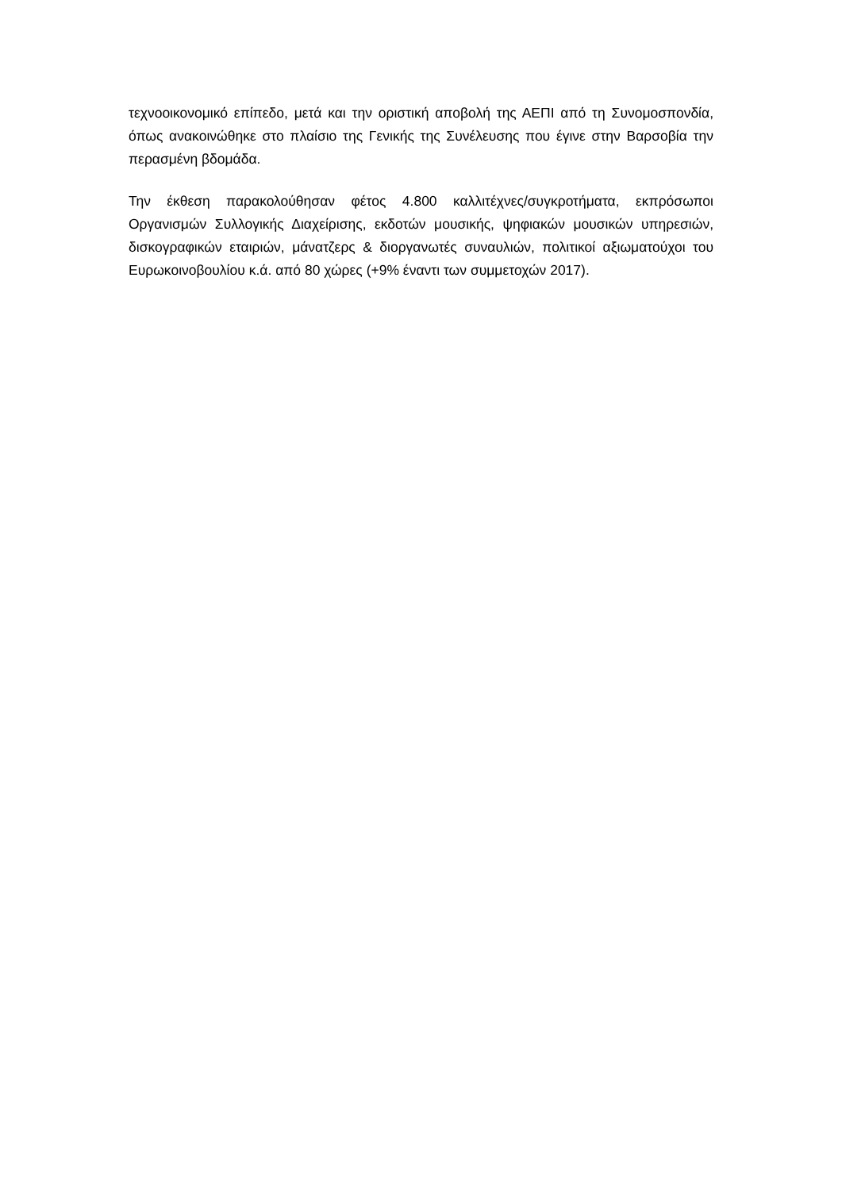τεχνοοικονομικό επίπεδο, μετά και την οριστική αποβολή της ΑΕΠΙ από τη Συνομοσπονδία, όπως ανακοινώθηκε στο πλαίσιο της Γενικής της Συνέλευσης που έγινε στην Βαρσοβία την περασμένη βδομάδα.
Την έκθεση παρακολούθησαν φέτος 4.800 καλλιτέχνες/συγκροτήματα, εκπρόσωποι Οργανισμών Συλλογικής Διαχείρισης, εκδοτών μουσικής, ψηφιακών μουσικών υπηρεσιών, δισκογραφικών εταιριών, μάνατζερς & διοργανωτές συναυλιών, πολιτικοί αξιωματούχοι του Ευρωκοινοβουλίου κ.ά. από 80 χώρες (+9% έναντι των συμμετοχών 2017).